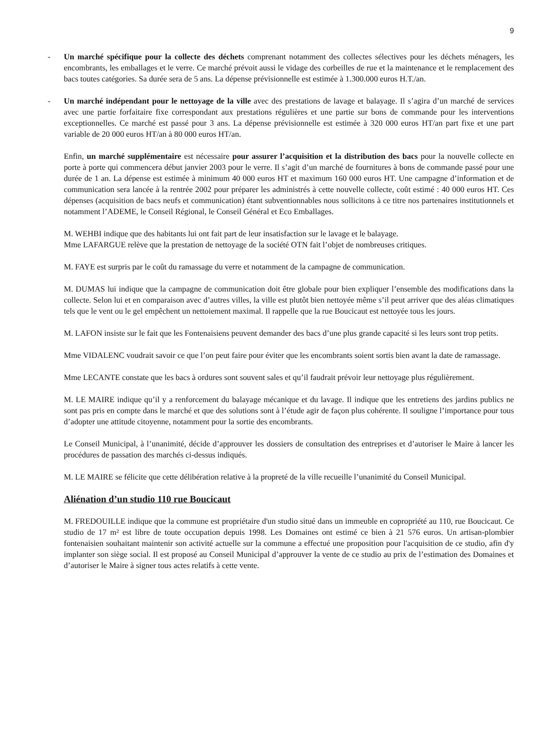9
- Un marché spécifique pour la collecte des déchets comprenant notamment des collectes sélectives pour les déchets ménagers, les encombrants, les emballages et le verre. Ce marché prévoit aussi le vidage des corbeilles de rue et la maintenance et le remplacement des bacs toutes catégories. Sa durée sera de 5 ans. La dépense prévisionnelle est estimée à 1.300.000 euros H.T./an.
- Un marché indépendant pour le nettoyage de la ville avec des prestations de lavage et balayage. Il s’agira d’un marché de services avec une partie forfaitaire fixe correspondant aux prestations régulières et une partie sur bons de commande pour les interventions exceptionnelles. Ce marché est passé pour 3 ans. La dépense prévisionnelle est estimée à 320 000 euros HT/an part fixe et une part variable de 20 000 euros HT/an à 80 000 euros HT/an.
Enfin, un marché supplémentaire est nécessaire pour assurer l’acquisition et la distribution des bacs pour la nouvelle collecte en porte à porte qui commencera début janvier 2003 pour le verre. Il s’agit d’un marché de fournitures à bons de commande passé pour une durée de 1 an. La dépense est estimée à minimum 40 000 euros HT et maximum 160 000 euros HT. Une campagne d’information et de communication sera lancée à la rentrée 2002 pour préparer les administrés à cette nouvelle collecte, coût estimé : 40 000 euros HT. Ces dépenses (acquisition de bacs neufs et communication) étant subventionnables nous sollicitons à ce titre nos partenaires institutionnels et notamment l’ADEME, le Conseil Régional, le Conseil Général et Eco Emballages.
M. WEHBI indique que des habitants lui ont fait part de leur insatisfaction sur le lavage et le balayage.
Mme LAFARGUE relève que la prestation de nettoyage de la société OTN fait l’objet de nombreuses critiques.
M. FAYE est surpris par le coût du ramassage du verre et notamment de la campagne de communication.
M. DUMAS lui indique que la campagne de communication doit être globale pour bien expliquer l’ensemble des modifications dans la collecte. Selon lui et en comparaison avec d’autres villes, la ville est plutôt bien nettoyée même s’il peut arriver que des aléas climatiques tels que le vent ou le gel empêchent un nettoiement maximal. Il rappelle que la rue Boucicaut est nettoyée tous les jours.
M. LAFON insiste sur le fait que les Fontenaisiens peuvent demander des bacs d’une plus grande capacité si les leurs sont trop petits.
Mme VIDALENC voudrait savoir ce que l’on peut faire pour éviter que les encombrants soient sortis bien avant la date de ramassage.
Mme LECANTE constate que les bacs à ordures sont souvent sales et qu’il faudrait prévoir leur nettoyage plus régulièrement.
M. LE MAIRE indique qu’il y a renforcement du balayage mécanique et du lavage. Il indique que les entretiens des jardins publics ne sont pas pris en compte dans le marché et que des solutions sont à l’étude agir de façon plus cohérente. Il souligne l’importance pour tous d’adopter une attitude citoyenne, notamment pour la sortie des encombrants.
Le Conseil Municipal, à l’unanimité, décide d’approuver les dossiers de consultation des entreprises et d’autoriser le Maire à lancer les procédures de passation des marchés ci-dessus indiqués.
M. LE MAIRE se félicite que cette délibération relative à la propreté de la ville recueille l’unanimité du Conseil Municipal.
Aliénation d’un studio 110 rue Boucicaut
M. FREDOUILLE indique que la commune est propriétaire d'un studio situé dans un immeuble en copropriété au 110, rue Boucicaut. Ce studio de 17 m² est libre de toute occupation depuis 1998. Les Domaines ont estimé ce bien à 21 576 euros. Un artisan-plombier fontenaisien souhaitant maintenir son activité actuelle sur la commune a effectué une proposition pour l'acquisition de ce studio, afin d'y implanter son siège social. Il est proposé au Conseil Municipal d’approuver la vente de ce studio au prix de l’estimation des Domaines et d’autoriser le Maire à signer tous actes relatifs à cette vente.